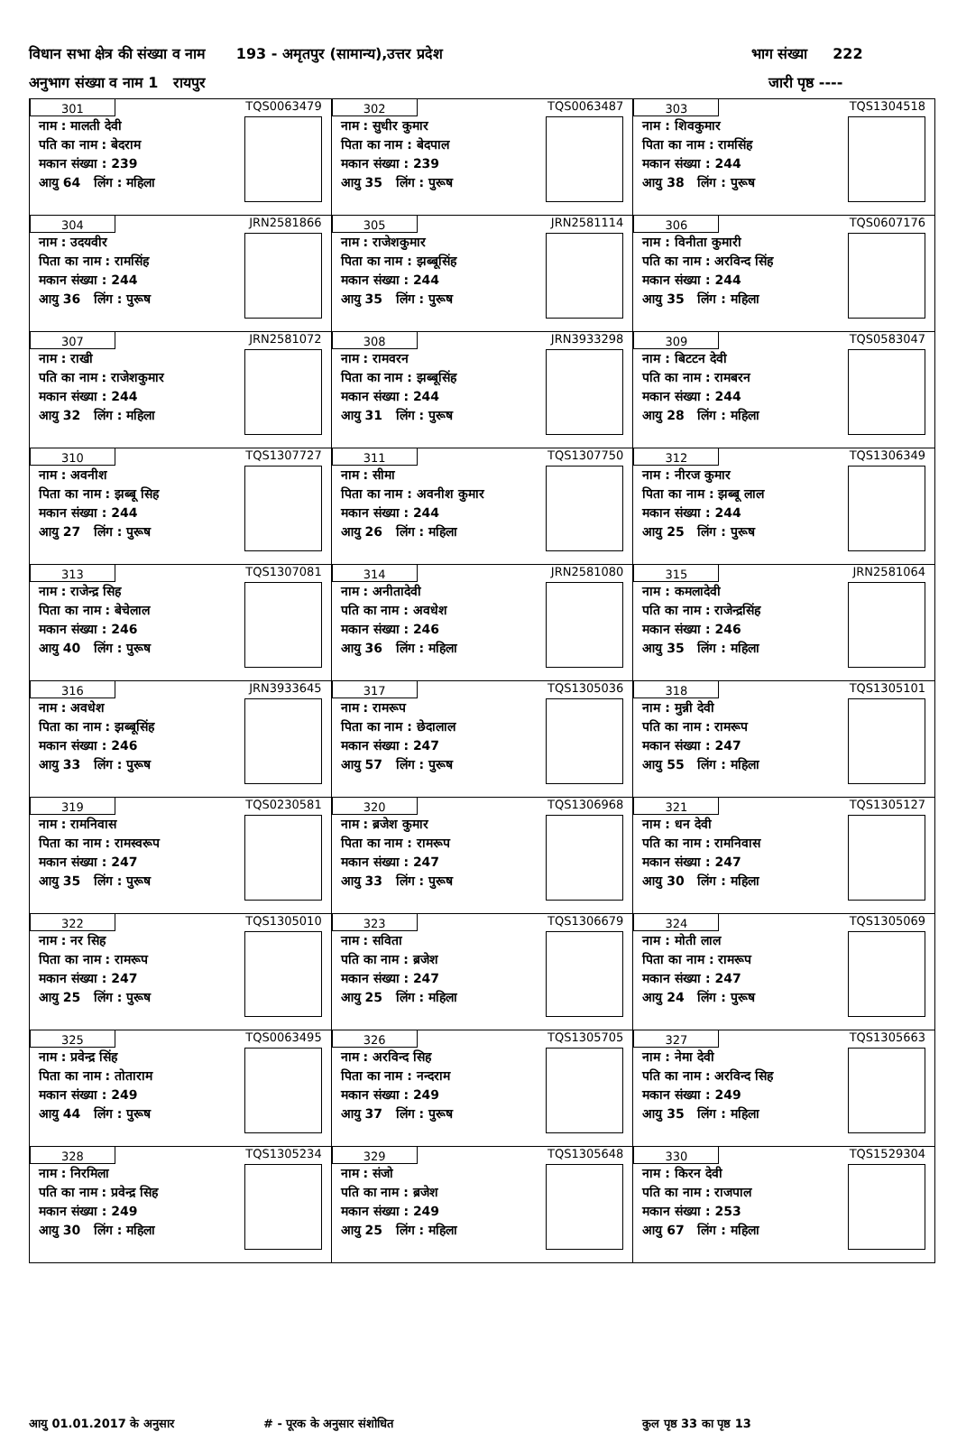विधान सभा क्षेत्र की संख्या व नाम 193 - अमृतपुर (सामान्य),उत्तर प्रदेश भाग संख्या 222
अनुभाग संख्या व नाम 1 रायपुर जारी पृष्ठ ----
| 301 नाम : मालती देवी पति का नाम : बेदराम मकान संख्या : 239 आयु 64 लिंग : महिला TQS0063479 | 302 नाम : सुधीर कुमार पिता का नाम : बेदपाल मकान संख्या : 239 आयु 35 लिंग : पुरूष TQS0063487 | 303 नाम : शिवकुमार पिता का नाम : रामसिंह मकान संख्या : 244 आयु 38 लिंग : पुरूष TQS1304518 |
| 304 नाम : उदयवीर पिता का नाम : रामसिंह मकान संख्या : 244 आयु 36 लिंग : पुरूष JRN2581866 | 305 नाम : राजेशकुमार पिता का नाम : झब्बूसिंह मकान संख्या : 244 आयु 35 लिंग : पुरूष JRN2581114 | 306 नाम : विनीता कुमारी पति का नाम : अरविन्द सिंह मकान संख्या : 244 आयु 35 लिंग : महिला TQS0607176 |
| 307 नाम : राखी पति का नाम : राजेशकुमार मकान संख्या : 244 आयु 32 लिंग : महिला JRN2581072 | 308 नाम : रामवरन पिता का नाम : झब्बूसिंह मकान संख्या : 244 आयु 31 लिंग : पुरूष JRN3933298 | 309 नाम : बिटटन देवी पति का नाम : रामबरन मकान संख्या : 244 आयु 28 लिंग : महिला TQS0583047 |
| 310 नाम : अवनीश पिता का नाम : झब्बू सिह मकान संख्या : 244 आयु 27 लिंग : पुरूष TQS1307727 | 311 नाम : सीमा पिता का नाम : अवनीश कुमार मकान संख्या : 244 आयु 26 लिंग : महिला TQS1307750 | 312 नाम : नीरज कुमार पिता का नाम : झब्बू लाल मकान संख्या : 244 आयु 25 लिंग : पुरूष TQS1306349 |
| 313 नाम : राजेन्द्र सिह पिता का नाम : बेचेलाल मकान संख्या : 246 आयु 40 लिंग : पुरूष TQS1307081 | 314 नाम : अनीतादेवी पति का नाम : अवधेश मकान संख्या : 246 आयु 36 लिंग : महिला JRN2581080 | 315 नाम : कमलादेवी पति का नाम : राजेन्द्रसिंह मकान संख्या : 246 आयु 35 लिंग : महिला JRN2581064 |
| 316 नाम : अवधेश पिता का नाम : झब्बूसिंह मकान संख्या : 246 आयु 33 लिंग : पुरूष JRN3933645 | 317 नाम : रामरूप पिता का नाम : छेदालाल मकान संख्या : 247 आयु 57 लिंग : पुरूष TQS1305036 | 318 नाम : मुन्नी देवी पति का नाम : रामरूप मकान संख्या : 247 आयु 55 लिंग : महिला TQS1305101 |
| 319 नाम : रामनिवास पिता का नाम : रामस्वरूप मकान संख्या : 247 आयु 35 लिंग : पुरूष TQS0230581 | 320 नाम : ब्रजेश कुमार पिता का नाम : रामरूप मकान संख्या : 247 आयु 33 लिंग : पुरूष TQS1306968 | 321 नाम : धन देवी पति का नाम : रामनिवास मकान संख्या : 247 आयु 30 लिंग : महिला TQS1305127 |
| 322 नाम : नर सिह पिता का नाम : रामरूप मकान संख्या : 247 आयु 25 लिंग : पुरूष TQS1305010 | 323 नाम : सविता पति का नाम : ब्रजेश मकान संख्या : 247 आयु 25 लिंग : महिला TQS1306679 | 324 नाम : मोती लाल पिता का नाम : रामरूप मकान संख्या : 247 आयु 24 लिंग : पुरूष TQS1305069 |
| 325 नाम : प्रवेन्द्र सिंह पिता का नाम : तोताराम मकान संख्या : 249 आयु 44 लिंग : पुरूष TQS0063495 | 326 नाम : अरविन्द सिह पिता का नाम : नन्दराम मकान संख्या : 249 आयु 37 लिंग : पुरूष TQS1305705 | 327 नाम : नेमा देवी पति का नाम : अरविन्द सिह मकान संख्या : 249 आयु 35 लिंग : महिला TQS1305663 |
| 328 नाम : निरमिला पति का नाम : प्रवेन्द्र सिह मकान संख्या : 249 आयु 30 लिंग : महिला TQS1305234 | 329 नाम : संजो पति का नाम : ब्रजेश मकान संख्या : 249 आयु 25 लिंग : महिला TQS1305648 | 330 नाम : किरन देवी पति का नाम : राजपाल मकान संख्या : 253 आयु 67 लिंग : महिला TQS1529304 |
आयु 01.01.2017 के अनुसार # - पूरक के अनुसार संशोधित कुल पृष्ठ 33 का पृष्ठ 13